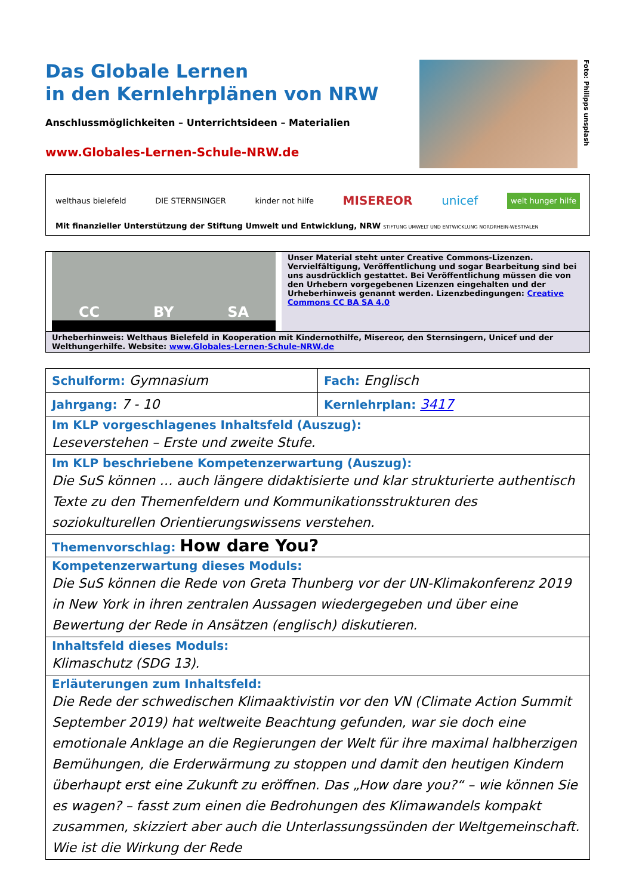Das Globale Lernen
in den Kernlehrplänen von NRW
Anschlussmöglichkeiten – Unterrichtsideen – Materialien
www.Globales-Lernen-Schule-NRW.de
Foto: Philipps unsplash
welthaus bielefeld DIE STERNSINGER kinder not hilfe MISEREOR unicef welt hunger hilfe
Mit finanzieller Unterstützung der Stiftung Umwelt und Entwicklung, NRW STIFTUNG UMWELT UND ENTWICKLUNG NORDRHEIN-WESTFALEN
CC BY SA
Unser Material steht unter Creative Commons-Lizenzen. Vervielfältigung, Veröffentlichung und sogar Bearbeitung sind bei uns ausdrücklich gestattet. Bei Veröffentlichung müssen die von den Urhebern vorgegebenen Lizenzen eingehalten und der Urheberhinweis genannt werden. Lizenzbedingungen: Creative Commons CC BA SA 4.0
Urheberhinweis: Welthaus Bielefeld in Kooperation mit Kindernothilfe, Misereor, den Sternsingern, Unicef und der Welthungerhilfe. Website: www.Globales-Lernen-Schule-NRW.de
| Schulform: Gymnasium | Fach: Englisch |
| Jahrgang: 7 - 10 | Kernlehrplan: 3417 |
| Im KLP vorgeschlagenes Inhaltsfeld (Auszug): Leseverstehen – Erste und zweite Stufe. | |
| Im KLP beschriebene Kompetenzerwartung (Auszug): Die SuS können … auch längere didaktisierte und klar strukturierte authentisch Texte zu den Themenfeldern und Kommunikationsstrukturen des soziokulturellen Orientierungswissens verstehen. | |
| Themenvorschlag: How dare You? | |
| Kompetenzerwartung dieses Moduls: Die SuS können die Rede von Greta Thunberg vor der UN-Klimakonferenz 2019 in New York in ihren zentralen Aussagen wiedergegeben und über eine Bewertung der Rede in Ansätzen (englisch) diskutieren. | |
| Inhaltsfeld dieses Moduls: Klimaschutz (SDG 13). | |
| Erläuterungen zum Inhaltsfeld: Die Rede der schwedischen Klimaaktivistin vor den VN (Climate Action Summit September 2019) hat weltweite Beachtung gefunden, war sie doch eine emotionale Anklage an die Regierungen der Welt für ihre maximal halbherzigen Bemühungen, die Erderwärmung zu stoppen und damit den heutigen Kindern überhaupt erst eine Zukunft zu eröffnen. Das „How dare you?“ – wie können Sie es wagen? – fasst zum einen die Bedrohungen des Klimawandels kompakt zusammen, skizziert aber auch die Unterlassungssünden der Weltgemeinschaft. Wie ist die Wirkung der Rede | |